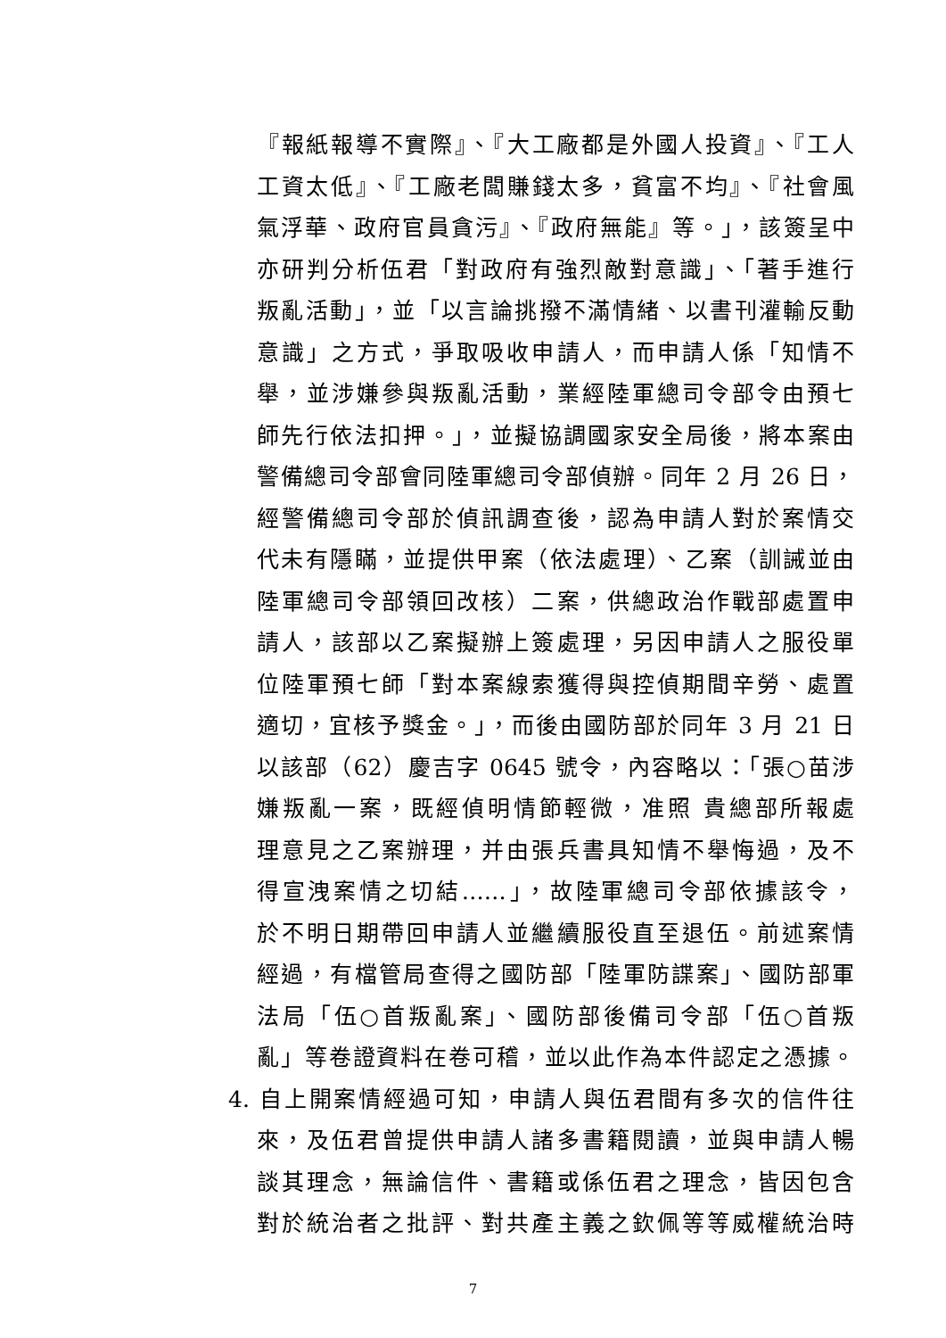『報紙報導不實際』、『大工廠都是外國人投資』、『工人
工資太低』、『工廠老闆賺錢太多，貧富不均』、『社會風
氣浮華、政府官員貪污』、『政府無能』等。」，該簽呈中
亦研判分析伍君「對政府有強烈敵對意識」、「著手進行
叛亂活動」，並「以言論挑撥不滿情緒、以書刊灌輸反動
意識」之方式，爭取吸收申請人，而申請人係「知情不
舉，並涉嫌參與叛亂活動，業經陸軍總司令部令由預七
師先行依法扣押。」，並擬協調國家安全局後，將本案由
警備總司令部會同陸軍總司令部偵辦。同年 2 月 26 日，
經警備總司令部於偵訊調查後，認為申請人對於案情交
代未有隱瞞，並提供甲案（依法處理）、乙案（訓誡並由
陸軍總司令部領回改核）二案，供總政治作戰部處置申
請人，該部以乙案擬辦上簽處理，另因申請人之服役單
位陸軍預七師「對本案線索獲得與控偵期間辛勞、處置
適切，宜核予獎金。」，而後由國防部於同年 3 月 21 日
以該部（62）慶吉字 0645 號令，內容略以：「張○苗涉
嫌叛亂一案，既經偵明情節輕微，准照 貴總部所報處
理意見之乙案辦理，并由張兵書具知情不舉悔過，及不
得宣洩案情之切結……」，故陸軍總司令部依據該令，
於不明日期帶回申請人並繼續服役直至退伍。前述案情
經過，有檔管局查得之國防部「陸軍防諜案」、國防部軍
法局「伍○首叛亂案」、國防部後備司令部「伍○首叛
亂」等卷證資料在卷可稽，並以此作為本件認定之憑據。
4. 自上開案情經過可知，申請人與伍君間有多次的信件往
來，及伍君曾提供申請人諸多書籍閱讀，並與申請人暢
談其理念，無論信件、書籍或係伍君之理念，皆因包含
對於統治者之批評、對共產主義之欽佩等等威權統治時
7